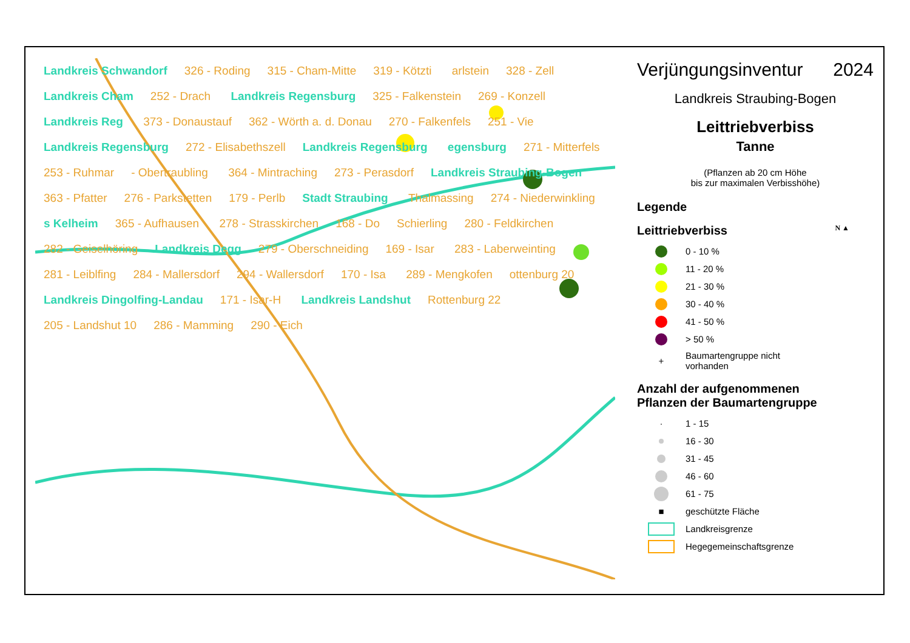Landkreis Schwandorf 326 - Roding 315 - Cham-Mitte 319 - Kötzti arlstein 328 - Zell Landkreis Cham 252 - Drach Landkreis Regensburg 325 - Falkenstein 269 - Konzell Landkreis Reg 373 - Donaustauf 362 - Wörth a. d. Donau 270 - Falkenfels 251 - Vie Landkreis Regensburg 272 - Elisabethszell Landkreis Regensburg egensburg 271 - Mitterfels 253 - Ruhmar - Obertraubling 364 - Mintraching 273 - Perasdorf Landkreis Straubing-Bogen 363 - Pfatter 276 - Parkstetten 179 - Perlb Stadt Straubing Thalmassing 274 - Niederwinkling s Kelheim 365 - Aufhausen 278 - Strasskirchen 168 - Do Schierling 280 - Feldkirchen 282 - Geiselhöring Landkreis Degg 279 - Oberschneiding 169 - Isar 283 - Laberweinting 281 - Leiblfing 284 - Mallersdorf 294 - Wallersdorf 170 - Isa 289 - Mengkofen ottenburg 20 Landkreis Dingolfing-Landau 171 - Isar-H Landkreis Landshut Rottenburg 22 205 - Landshut 10 286 - Mamming 290 - Eich
Verjüngungsinventur 2024
Landkreis Straubing-Bogen
Leittriebverbiss
Tanne
(Pflanzen ab 20 cm Höhe
bis zur maximalen Verbisshöhe)
Legende
Leittriebverbiss N ▲
0 - 10 %
11 - 20 %
21 - 30 %
30 - 40 %
41 - 50 %
> 50 %
+
Baumartengruppe nicht
vorhanden
Anzahl der aufgenommenen
Pflanzen der Baumartengruppe
·
1 - 15
16 - 30
31 - 45
46 - 60
61 - 75
■
geschützte Fläche
Landkreisgrenze
Hegegemeinschaftsgrenze